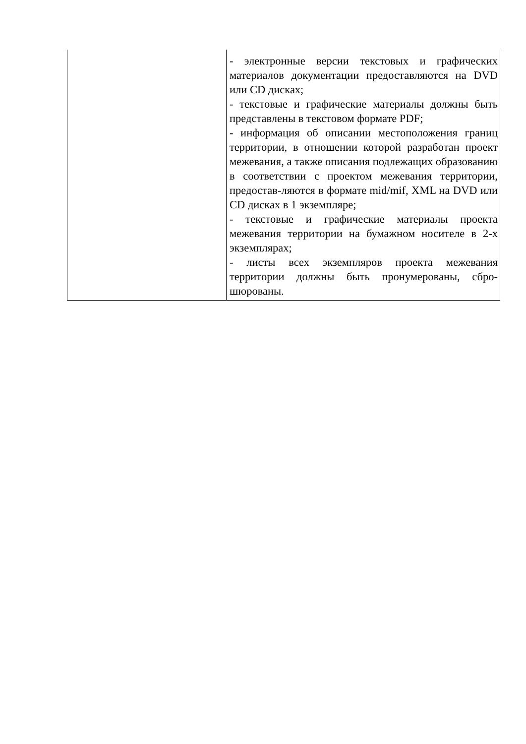| | - электронные версии текстовых и графических материалов документации предоставляются на DVD или CD дисках; - текстовые и графические материалы должны быть представлены в текстовом формате PDF; - информация об описании местоположения границ территории, в отношении которой разработан проект межевания, а также описания подлежащих образованию в соответствии с проектом межевания территории, предостав-ляются в формате mid/mif, XML на DVD или CD дисках в 1 экземпляре; - текстовые и графические материалы проекта межевания территории на бумажном носителе в 2-х экземплярах; - листы всех экземпляров проекта межевания территории должны быть пронумерованы, сбро-шюрованы. |